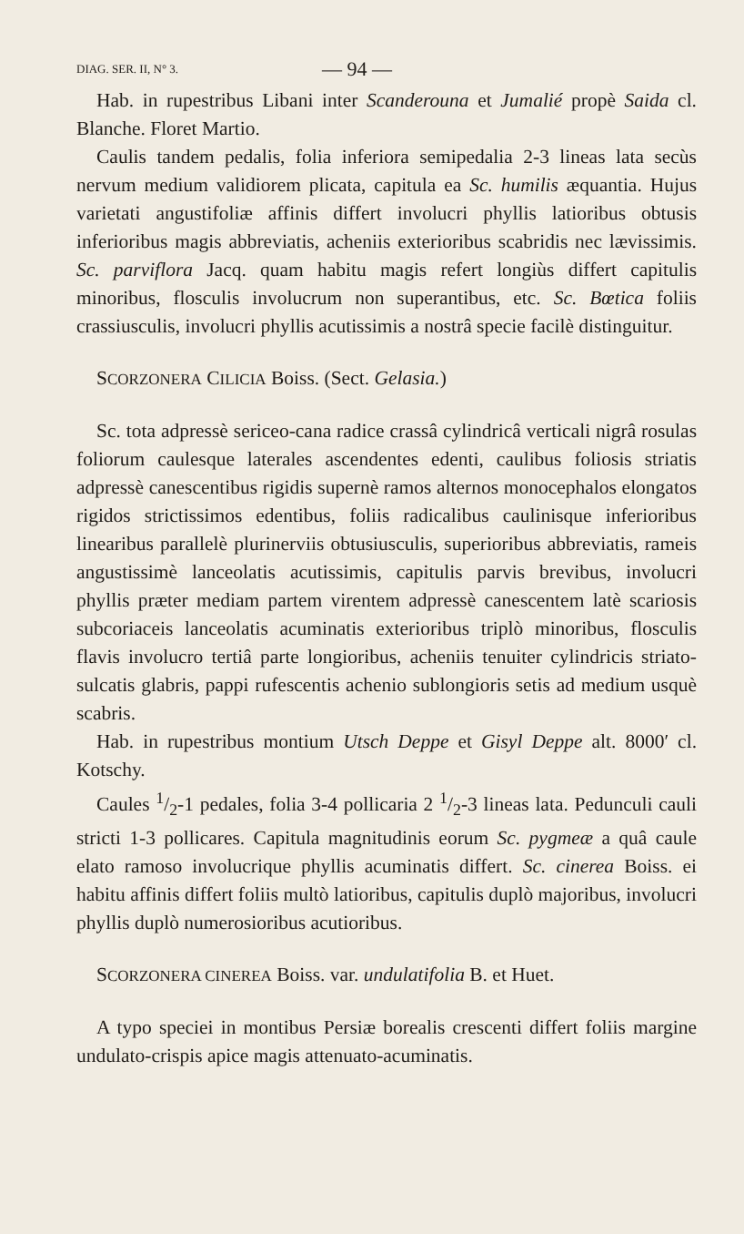DIAG. SER. II, N° 3. — 94 —
Hab. in rupestribus Libani inter Scanderouna et Jumalié propè Saida cl. Blanche. Floret Martio.
Caulis tandem pedalis, folia inferiora semipedalia 2-3 lineas lata secùs nervum medium validiorem plicata, capitula ea Sc. humilis æquantia. Hujus varietati angustifoliæ affinis differt involucri phyllis latioribus obtusis inferioribus magis abbreviatis, acheniis exterioribus scabridis nec lævissimis. Sc. parviflora Jacq. quam habitu magis refert longiùs differt capitulis minoribus, flosculis involucrum non superantibus, etc. Sc. Bœtica foliis crassiusculis, involucri phyllis acutissimis a nostrâ specie facilè distinguitur.
SCORZONERA CILICIA Boiss. (Sect. Gelasia.)
Sc. tota adpressè sericeo-cana radice crassâ cylindricâ verticali nigrâ rosulas foliorum caulesque laterales ascendentes edenti, caulibus foliosis striatis adpressè canescentibus rigidis supernè ramos alternos monocephalos elongatos rigidos strictissimos edentibus, foliis radicalibus caulinisque inferioribus linearibus parallelè plurinerviis obtusiusculis, superioribus abbreviatis, rameis angustissimè lanceolatis acutissimis, capitulis parvis brevibus, involucri phyllis præter mediam partem virentem adpressè canescentem latè scariosis subcoriaceis lanceolatis acuminatis exterioribus triplò minoribus, flosculis flavis involucro tertiâ parte longioribus, acheniis tenuiter cylindricis striato-sulcatis glabris, pappi rufescentis achenio sublongioris setis ad medium usquè scabris.
Hab. in rupestribus montium Utsch Deppe et Gisyl Deppe alt. 8000′ cl. Kotschy.
Caules 1/2-1 pedales, folia 3-4 pollicaria 2 1/2-3 lineas lata. Pedunculi cauli stricti 1-3 pollicares. Capitula magnitudinis eorum Sc. pygmeæ a quâ caule elato ramoso involucrique phyllis acuminatis differt. Sc. cinerea Boiss. ei habitu affinis differt foliis multò latioribus, capitulis duplò majoribus, involucri phyllis duplò numerosioribus acutioribus.
SCORZONERA CINEREA Boiss. var. undulatifolia B. et Huet.
A typo speciei in montibus Persiæ borealis crescenti differt foliis margine undulato-crispis apice magis attenuato-acuminatis.